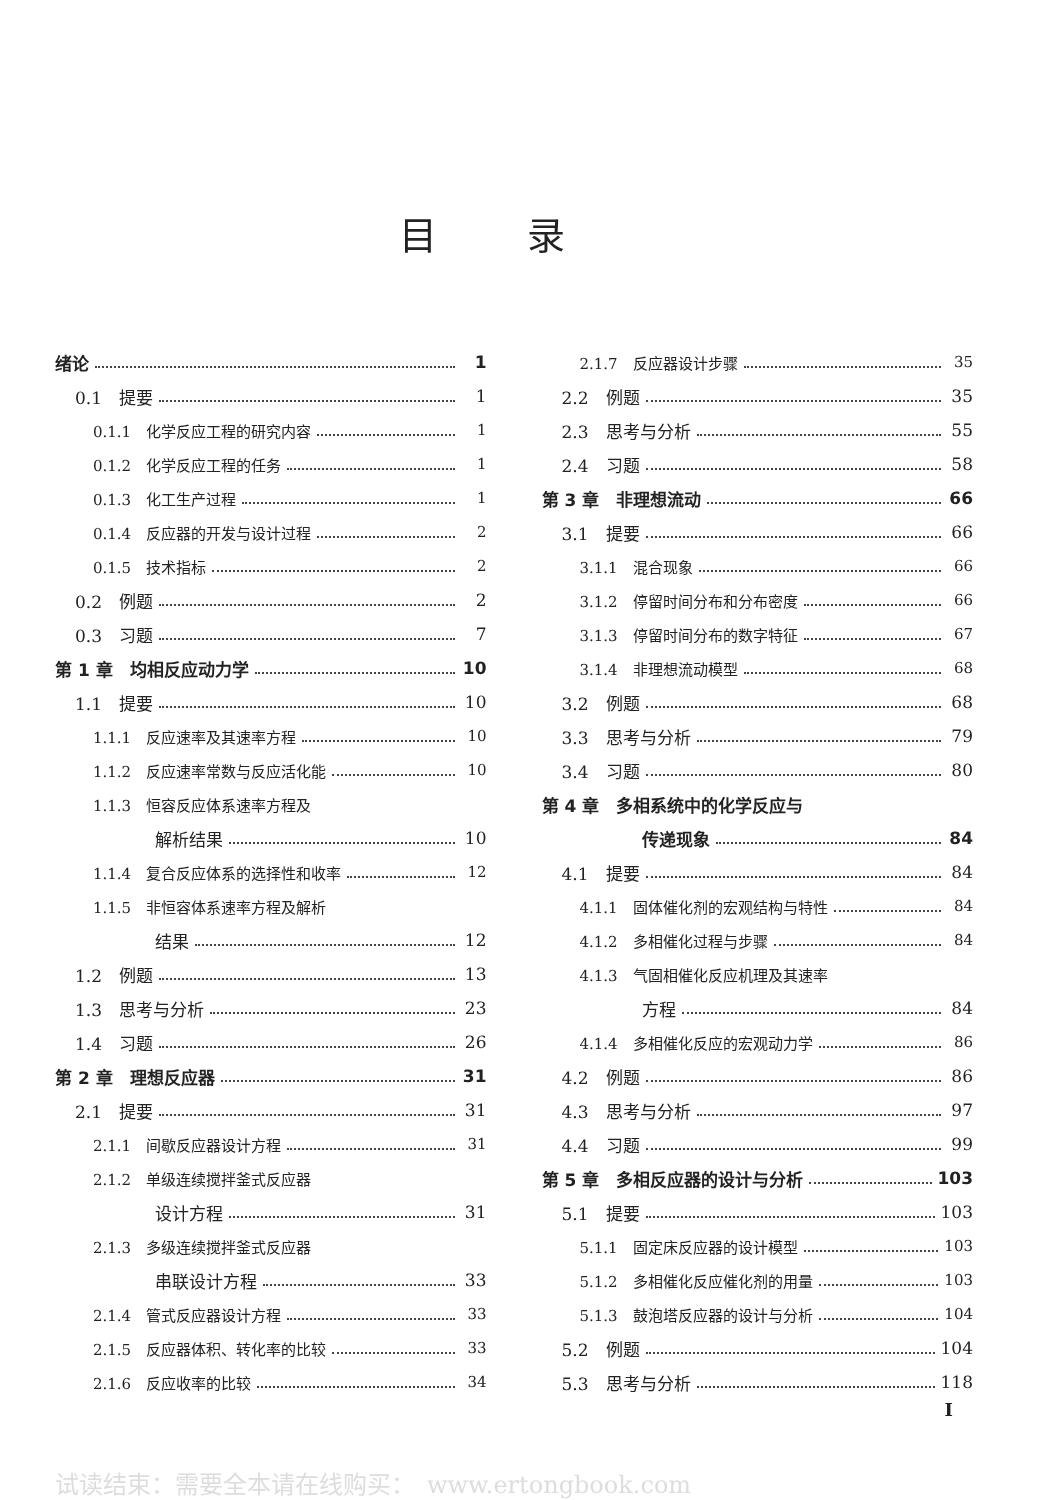目录
绪论 1
0.1　提要 1
0.1.1　化学反应工程的研究内容 1
0.1.2　化学反应工程的任务 1
0.1.3　化工生产过程 1
0.1.4　反应器的开发与设计过程 2
0.1.5　技术指标 2
0.2　例题 2
0.3　习题 7
第 1 章　均相反应动力学 10
1.1　提要 10
1.1.1　反应速率及其速率方程 10
1.1.2　反应速率常数与反应活化能 10
1.1.3　恒容反应体系速率方程及
解析结果 10
1.1.4　复合反应体系的选择性和收率 12
1.1.5　非恒容体系速率方程及解析
结果 12
1.2　例题 13
1.3　思考与分析 23
1.4　习题 26
第 2 章　理想反应器 31
2.1　提要 31
2.1.1　间歇反应器设计方程 31
2.1.2　单级连续搅拌釜式反应器
设计方程 31
2.1.3　多级连续搅拌釜式反应器
串联设计方程 33
2.1.4　管式反应器设计方程 33
2.1.5　反应器体积、转化率的比较 33
2.1.6　反应收率的比较 34
2.1.7　反应器设计步骤 35
2.2　例题 35
2.3　思考与分析 55
2.4　习题 58
第 3 章　非理想流动 66
3.1　提要 66
3.1.1　混合现象 66
3.1.2　停留时间分布和分布密度 66
3.1.3　停留时间分布的数字特征 67
3.1.4　非理想流动模型 68
3.2　例题 68
3.3　思考与分析 79
3.4　习题 80
第 4 章　多相系统中的化学反应与
传递现象 84
4.1　提要 84
4.1.1　固体催化剂的宏观结构与特性 84
4.1.2　多相催化过程与步骤 84
4.1.3　气固相催化反应机理及其速率
方程 84
4.1.4　多相催化反应的宏观动力学 86
4.2　例题 86
4.3　思考与分析 97
4.4　习题 99
第 5 章　多相反应器的设计与分析 103
5.1　提要 103
5.1.1　固定床反应器的设计模型 103
5.1.2　多相催化反应催化剂的用量 103
5.1.3　鼓泡塔反应器的设计与分析 104
5.2　例题 104
5.3　思考与分析 118
I
试读结束：需要全本请在线购买：　www.ertongbook.com